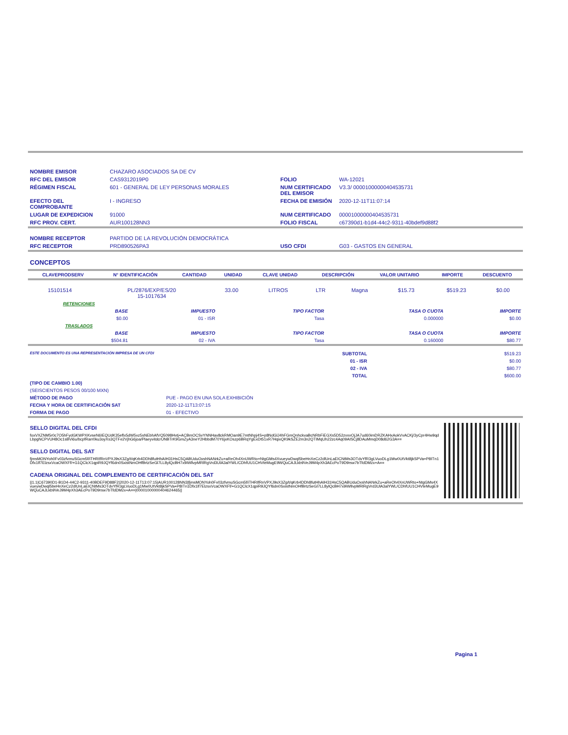| NOMBRE EMISOR | CHAZARO ASOCIADOS SA DE CV | | |
| RFC DEL EMISOR | CAS9312019P0 | FOLIO | WA-12021 |
| RÉGIMEN FISCAL | 601 - GENERAL DE LEY PERSONAS MORALES | NUM CERTIFICADO DEL EMISOR | V3.3/ 00001000000404535731 |
| EFECTO DEL COMPROBANTE | I - INGRESO | FECHA DE EMISIÓN | 2020-12-11T11:07:14 |
| LUGAR DE EXPEDICION | 91000 | NUM CERTIFICADO | 00001000000404535731 |
| RFC PROV. CERT. | AUR100128NN3 | FOLIO FISCAL | c67390d1-b1d4-44c2-9311-40bdef9d88f2 |
| NOMBRE RECEPTOR | PARTIDO DE LA REVOLUCIÓN DEMOCRÁTICA | | |
| RFC RECEPTOR | PRD890526PA3 | USO CFDI | G03 - GASTOS EN GENERAL |
CONCEPTOS
| CLAVEPRODSERV | N° IDENTIFICACIÓN | CANTIDAD | UNIDAD | CLAVE UNIDAD | DESCRIPCIÓN | VALOR UNITARIO | IMPORTE | DESCUENTO |
| --- | --- | --- | --- | --- | --- | --- | --- | --- |
| 15101514 | PL/2876/EXP/ES/20 15-1017634 | 33.00 | LITROS | LTR | Magna | $15.73 | $519.23 | $0.00 |
| RETENCIONES | | | | |
| BASE | IMPUESTO | TIPO FACTOR | TASA O CUOTA | IMPORTE |
| $0.00 | 01 - ISR | Tasa | 0.000000 | $0.00 |
| TRASLADOS | | | | |
| BASE | IMPUESTO | TIPO FACTOR | TASA O CUOTA | IMPORTE |
| $504.81 | 02 - IVA | Tasa | 0.160000 | $80.77 |
| ESTE DOCUMENTO ES UNA REPRESENTACIÓN IMPRESA DE UN CFDI | SUBTOTAL | $519.23 |
| | 01 - ISR | $0.00 |
| | 02 - IVA | $80.77 |
| | TOTAL | $600.00 |
| (TIPO DE CAMBIO 1.00) | |
| (SEISCIENTOS PESOS 00/100 MXN) | |
| MÉTODO DE PAGO | PUE - PAGO EN UNA SOLA EXHIBICIÓN |
| FECHA Y HORA DE CERTIFICACIÓN SAT | 2020-12-11T13:07:15 |
| FORMA DE PAGO | 01 - EFECTIVO |
SELLO DIGITAL DEL CFDI
foxVXZNM5r0c7O5hFydGKWPXKvseN6IEQUdK35eflx5dW5vz5sNEbhAfVQ5098Hvtj+ACBmOCSvYNNHav8ckRMOan9E7mtNhpj4S+p8NdGlJ4hFGmQnhckvaBcNRbFiEGXs5D52zvxvOjJA7ud60imDRZKAHxAokVvACKj/3yCpr4Hw9qdLbpgNCPVUH8Oc1sBVi6u/bcpfRarr0ku3oyXs3QTFe2VjhG6joa/PlaeyvitdcrUNBTrK9GmZyA3neY2HbbdM70Y6jxKOszp6BRqYgExDt51xR7HqixQK9kSZE2m3n2QTIMqUh22zc4Aq09AISCj8DAuMmqD08d62G3A==
SELLO DIGITAL DEL SAT
fjmsMONYoh0Fv03zfvmuSGcm5f/iTHRIfRnVPXJ9sX3Zg/t/qKrb4DDh8futHhAIH31HsC5QABUduOxshNANrkZu+aReOh4XnUWRto+NtgGMs4XvueywDwql5beHnXeCz2dlUnLaEICNtMs3OTdvYfR3gLVuoDLg1Mw0UtVkt8jkSPVa+P8ITn1Dfx1lf7ElzsxVcaOWXFf/+G1QClcX1qpiR9JQYf6dn0SxistNmOHfBrtzSeGl7LL8ylQcBH7x9iWllvpMRlRgVrd3UlA3alYWL/CDhfUU1CHVteMugE9WQuCAJLkb9VeJ9M4pXh3AEcPoT9D9rsw7bTfdDMzx+A==
CADENA ORIGINAL DEL COMPLEMENTO DE CERTIFICACIÓN DEL SAT
||1.1|C67390D1-B1D4-44C2-9311-40BDEF9D88F2|2020-12-11T13:07:15|AUR100128NN3|fjmsMONYoh0Fv03zfvmuSGcm5f/iTHRIfRnVPXJ9sX3Zg/t/qKrb4DDh8futHhAIH31HsC5QABUduOxshNANrkZu+aReOh4XnUWRto+NtgGMs4XvueywDwql5beHnXeCz2dlUnLaEICNtMs3OTdvYfR3gLVuoDLg1Mw0UtVkt8jkSPVa+P8ITn1Dfx1lf7ElzsxVcaOWXFf/+G1QClcX1qpiR9JQYf6dn0SxistNmOHfBrtzSeGl7LL8ylQcBH7x9iWllvpMRlRgVrd3UlA3alYWL/CDhfUU1CHVteMugE9WQuCAJLkb9VeJ9M4pXh3AEcPoT9D9rsw7bTfdDMzx+A==|00001000000404624465||
Pagina 1